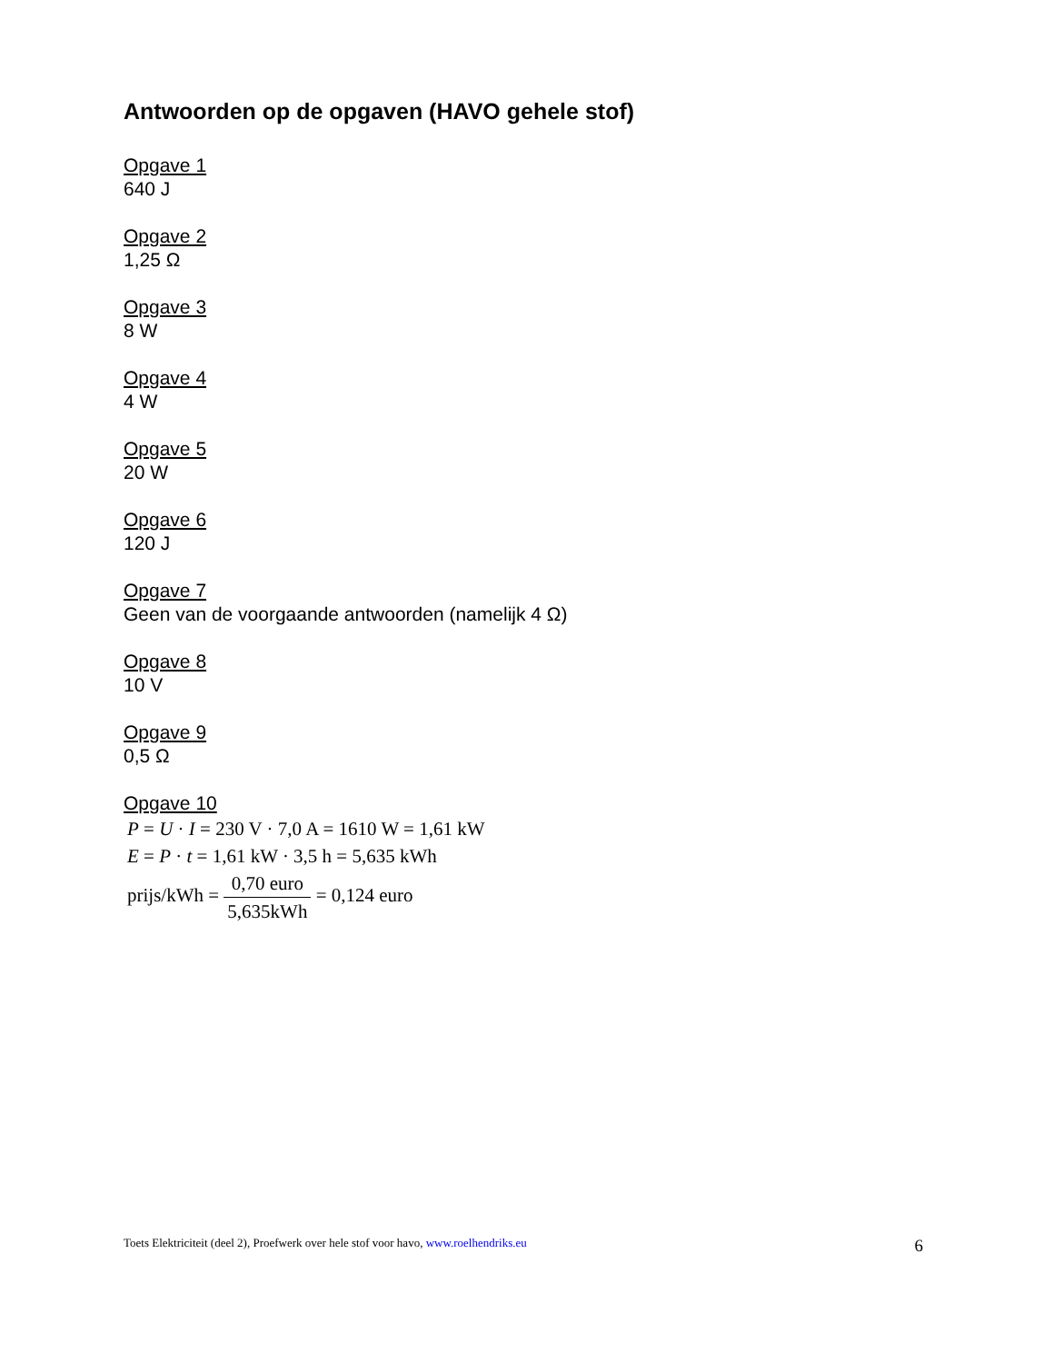Antwoorden op de opgaven (HAVO gehele stof)
Opgave 1
640 J
Opgave 2
1,25 Ω
Opgave 3
8 W
Opgave 4
4 W
Opgave 5
20 W
Opgave 6
120 J
Opgave 7
Geen van de voorgaande antwoorden (namelijk 4 Ω)
Opgave 8
10 V
Opgave 9
0,5 Ω
Opgave 10
P = U · I = 230 V · 7,0 A = 1610 W = 1,61 kW
E = P · t = 1,61 kW · 3,5 h = 5,635 kWh
prijs/kWh = 0,70 euro 5,635kWh = 0,124 euro
Toets Elektriciteit (deel 2), Proefwerk over hele stof voor havo, www.roelhendriks.eu 6